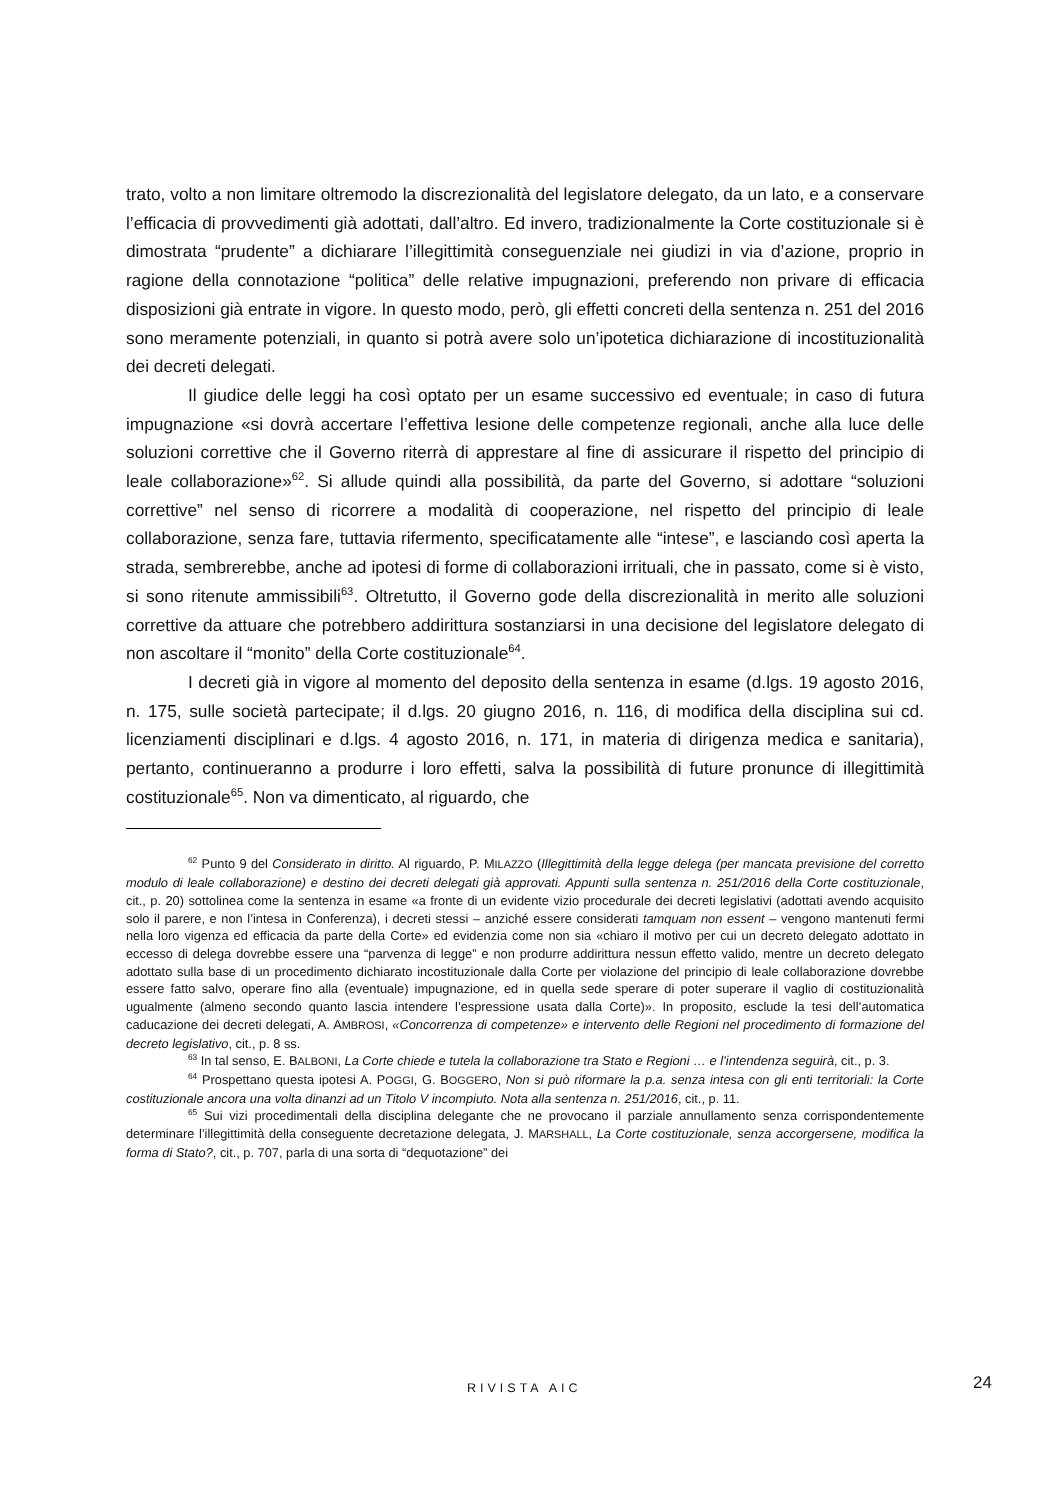trato, volto a non limitare oltremodo la discrezionalità del legislatore delegato, da un lato, e a conservare l’efficacia di provvedimenti già adottati, dall’altro. Ed invero, tradizionalmente la Corte costituzionale si è dimostrata “prudente” a dichiarare l’illegittimità conseguenziale nei giudizi in via d’azione, proprio in ragione della connotazione “politica” delle relative impugnazioni, preferendo non privare di efficacia disposizioni già entrate in vigore. In questo modo, però, gli effetti concreti della sentenza n. 251 del 2016 sono meramente potenziali, in quanto si potrà avere solo un’ipotetica dichiarazione di incostituzionalità dei decreti delegati.
Il giudice delle leggi ha così optato per un esame successivo ed eventuale; in caso di futura impugnazione «si dovrà accertare l’effettiva lesione delle competenze regionali, anche alla luce delle soluzioni correttive che il Governo riterrà di apprestare al fine di assicurare il rispetto del principio di leale collaborazione»<sup>62</sup>. Si allude quindi alla possibilità, da parte del Governo, si adottare “soluzioni correttive” nel senso di ricorrere a modalità di cooperazione, nel rispetto del principio di leale collaborazione, senza fare, tuttavia rifermento, specificatamente alle “intese”, e lasciando così aperta la strada, sembrerebbe, anche ad ipotesi di forme di collaborazioni irrituali, che in passato, come si è visto, si sono ritenute ammissibili<sup>63</sup>. Oltretutto, il Governo gode della discrezionalità in merito alle soluzioni correttive da attuare che potrebbero addirittura sostanziarsi in una decisione del legislatore delegato di non ascoltare il “monito” della Corte costituzionale<sup>64</sup>.
I decreti già in vigore al momento del deposito della sentenza in esame (d.lgs. 19 agosto 2016, n. 175, sulle società partecipate; il d.lgs. 20 giugno 2016, n. 116, di modifica della disciplina sui cd. licenziamenti disciplinari e d.lgs. 4 agosto 2016, n. 171, in materia di dirigenza medica e sanitaria), pertanto, continueranno a produrre i loro effetti, salva la possibilità di future pronunce di illegittimità costituzionale<sup>65</sup>. Non va dimenticato, al riguardo, che
<sup>62</sup> Punto 9 del Considerato in diritto. Al riguardo, P. MILAZZO (Illegittimità della legge delega (per mancata previsione del corretto modulo di leale collaborazione) e destino dei decreti delegati già approvati. Appunti sulla sentenza n. 251/2016 della Corte costituzionale, cit., p. 20) sottolinea come la sentenza in esame «a fronte di un evidente vizio procedurale dei decreti legislativi (adottati avendo acquisito solo il parere, e non l’intesa in Conferenza), i decreti stessi – anziché essere considerati tamquam non essent – vengono mantenuti fermi nella loro vigenza ed efficacia da parte della Corte» ed evidenzia come non sia «chiaro il motivo per cui un decreto delegato adottato in eccesso di delega dovrebbe essere una “parvenza di legge” e non produrre addirittura nessun effetto valido, mentre un decreto delegato adottato sulla base di un procedimento dichiarato incostituzionale dalla Corte per violazione del principio di leale collaborazione dovrebbe essere fatto salvo, operare fino alla (eventuale) impugnazione, ed in quella sede sperare di poter superare il vaglio di costituzionalità ugualmente (almeno secondo quanto lascia intendere l’espressione usata dalla Corte)». In proposito, esclude la tesi dell’automatica caducazione dei decreti delegati, A. AMBROSI, «Concorrenza di competenze» e intervento delle Regioni nel procedimento di formazione del decreto legislativo, cit., p. 8 ss.
<sup>63</sup> In tal senso, E. BALBONI, La Corte chiede e tutela la collaborazione tra Stato e Regioni … e l’intendenza seguirà, cit., p. 3.
<sup>64</sup> Prospettano questa ipotesi A. POGGI, G. BOGGERO, Non si può riformare la p.a. senza intesa con gli enti territoriali: la Corte costituzionale ancora una volta dinanzi ad un Titolo V incompiuto. Nota alla sentenza n. 251/2016, cit., p. 11.
<sup>65</sup> Sui vizi procedimentali della disciplina delegante che ne provocano il parziale annullamento senza corrispondentemente determinare l’illegittimità della conseguente decretazione delegata, J. MARSHALL, La Corte costituzionale, senza accorgersene, modifica la forma di Stato?, cit., p. 707, parla di una sorta di “dequotazione” dei
RIVISTA AIC 24